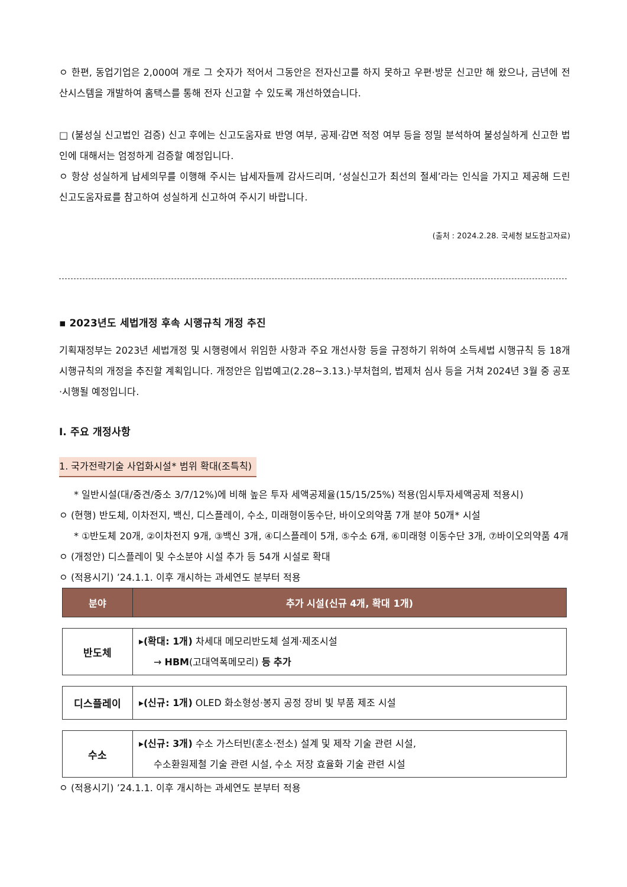ㅇ 한편, 동업기업은 2,000여 개로 그 숫자가 적어서 그동안은 전자신고를 하지 못하고 우편·방문 신고만 해 왔으나, 금년에 전산시스템을 개발하여 홈택스를 통해 전자 신고할 수 있도록 개선하였습니다.
□ (불성실 신고법인 검증) 신고 후에는 신고도움자료 반영 여부, 공제·감면 적정 여부 등을 정밀 분석하여 불성실하게 신고한 법인에 대해서는 엄정하게 검증할 예정입니다.
ㅇ 항상 성실하게 납세의무를 이행해 주시는 납세자들께 감사드리며, ‘성실신고가 최선의 절세’라는 인식을 가지고 제공해 드린 신고도움자료를 참고하여 성실하게 신고하여 주시기 바랍니다.
(출처 : 2024.2.28. 국세청 보도참고자료)
▪ 2023년도 세법개정 후속 시행규칙 개정 추진
기획재정부는 2023년 세법개정 및 시행령에서 위임한 사항과 주요 개선사항 등을 규정하기 위하여 소득세법 시행규칙 등 18개 시행규칙의 개정을 추진할 계획입니다. 개정안은 입법예고(2.28~3.13.)·부처협의, 법제처 심사 등을 거쳐 2024년 3월 중 공포·시행될 예정입니다.
Ⅰ. 주요 개정사항
1. 국가전략기술 사업화시설* 범위 확대(조특칙)
* 일반시설(대/중견/중소 3/7/12%)에 비해 높은 투자 세액공제율(15/15/25%) 적용(임시투자세액공제 적용시)
ㅇ (현행) 반도체, 이차전지, 백신, 디스플레이, 수소, 미래형이동수단, 바이오의약품 7개 분야 50개* 시설
* ①반도체 20개, ②이차전지 9개, ③백신 3개, ④디스플레이 5개, ⑤수소 6개, ⑥미래형 이동수단 3개, ⑦바이오의약품 4개
ㅇ (개정안) 디스플레이 및 수소분야 시설 추가 등 54개 시설로 확대
ㅇ (적용시기) ’24.1.1. 이후 개시하는 과세연도 분부터 적용
| 분야 | 추가 시설(신규 4개, 확대 1개) |
| --- | --- |
| 반도체 | ▸ (확대: 1개) 차세대 메모리반도체 설계·제조시설 → HBM (고대역폭메모리) 등 추가 |
| 디스플레이 | ▸ (신규: 1개) OLED 화소형성·봉지 공정 장비 빛 부품 제조 시설 |
| 수소 | ▸ (신규: 3개) 수소 가스터빈(혼소·전소) 설계 및 제작 기술 관련 시설, 수소환원제철 기술 관련 시설, 수소 저장 효율화 기술 관련 시설 |
ㅇ (적용시기) ’24.1.1. 이후 개시하는 과세연도 분부터 적용